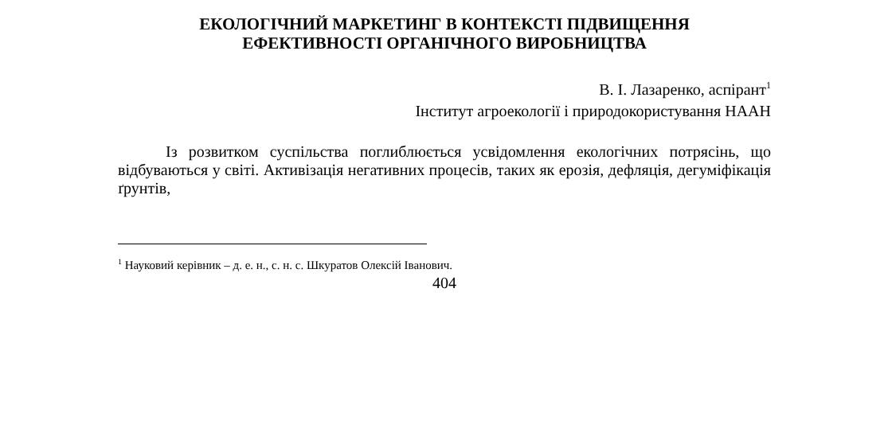ЕКОЛОГІЧНИЙ МАРКЕТИНГ В КОНТЕКСТІ ПІДВИЩЕННЯ
ЕФЕКТИВНОСТІ ОРГАНІЧНОГО ВИРОБНИЦТВА
В. І. Лазаренко, аспірант<sup>1</sup>
Інститут агроекології і природокористування НААН
Із розвитком суспільства поглиблюється усвідомлення екологічних потрясінь, що відбуваються у світі. Активізація негативних процесів, таких як ерозія, дефляція, дегуміфікація ґрунтів,
<sup>1</sup> Науковий керівник – д. е. н., с. н. с. Шкуратов Олексій Іванович.
404